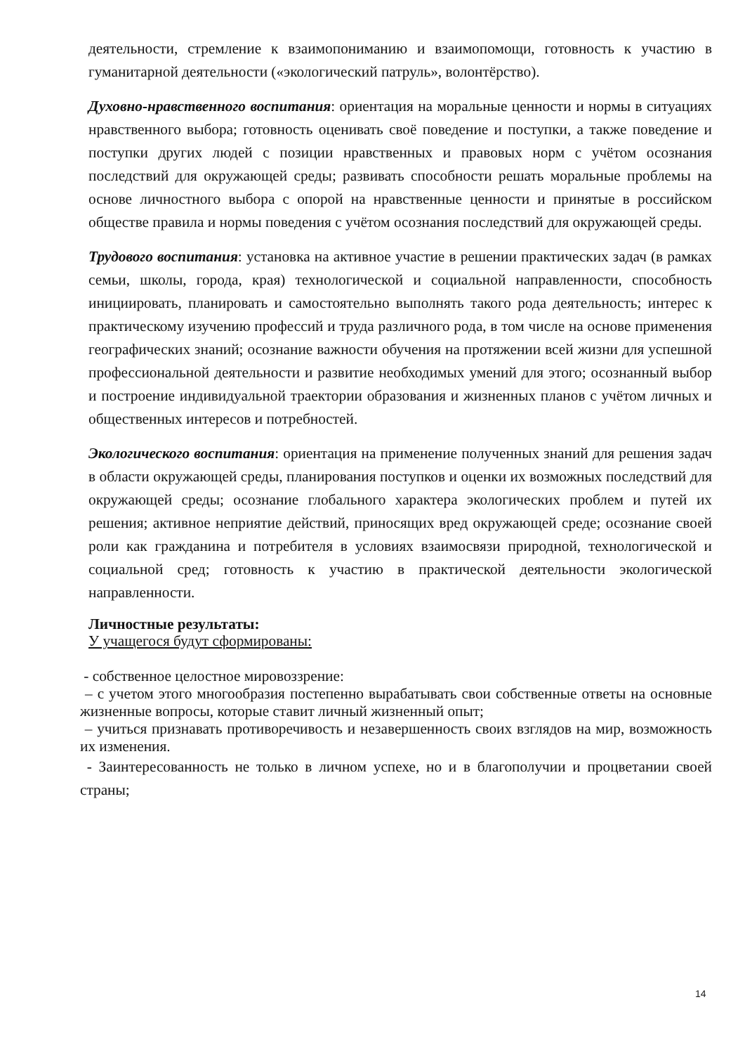деятельности, стремление к взаимопониманию и взаимопомощи, готовность к участию в гуманитарной деятельности («экологический патруль», волонтёрство).
Духовно-нравственного воспитания: ориентация на моральные ценности и нормы в ситуациях нравственного выбора; готовность оценивать своё поведение и поступки, а также поведение и поступки других людей с позиции нравственных и правовых норм с учётом осознания последствий для окружающей среды; развивать способности решать моральные проблемы на основе личностного выбора с опорой на нравственные ценности и принятые в российском обществе правила и нормы поведения с учётом осознания последствий для окружающей среды.
Трудового воспитания: установка на активное участие в решении практических задач (в рамках семьи, школы, города, края) технологической и социальной направленности, способность инициировать, планировать и самостоятельно выполнять такого рода деятельность; интерес к практическому изучению профессий и труда различного рода, в том числе на основе применения географических знаний; осознание важности обучения на протяжении всей жизни для успешной профессиональной деятельности и развитие необходимых умений для этого; осознанный выбор и построение индивидуальной траектории образования и жизненных планов с учётом личных и общественных интересов и потребностей.
Экологического воспитания: ориентация на применение полученных знаний для решения задач в области окружающей среды, планирования поступков и оценки их возможных последствий для окружающей среды; осознание глобального характера экологических проблем и путей их решения; активное неприятие действий, приносящих вред окружающей среде; осознание своей роли как гражданина и потребителя в условиях взаимосвязи природной, технологической и социальной сред; готовность к участию в практической деятельности экологической направленности.
Личностные результаты:
У учащегося будут сформированы:
- собственное целостное мировоззрение:
– с учетом этого многообразия постепенно вырабатывать свои собственные ответы на основные жизненные вопросы, которые ставит личный жизненный опыт;
– учиться признавать противоречивость и незавершенность своих взглядов на мир, возможность их изменения.
- Заинтересованность не только в личном успехе, но и в благополучии и процветании своей страны;
14